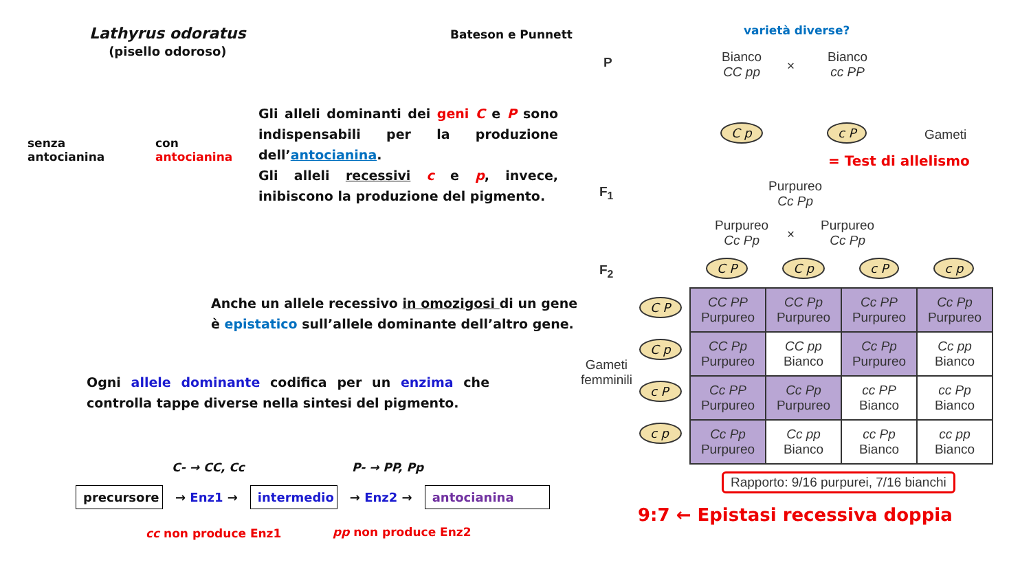Lathyrus odoratus
(pisello odoroso)
Bateson e Punnett
senza
antocianina
con
antocianina
Gli alleli dominanti dei geni C e P sono indispensabili per la produzione dell’antocianina.
Gli alleli recessivi c e p, invece, inibiscono la produzione del pigmento.
Anche un allele recessivo in omozigosi di un gene
è epistatico sull’allele dominante dell’altro gene.
Ogni allele dominante codifica per un enzima che controlla tappe diverse nella sintesi del pigmento.
C- → CC, Cc P- → PP, Pp
precursore → Enz1 → intermedio → Enz2 → antocianina
cc non produce Enz1 pp non produce Enz2
varietà diverse?
P
Bianco
CC pp
×
Bianco
cc PP
C p c P Gameti
= Test di allelismo
F<sub>1</sub>
Purpureo
Cc Pp
Purpureo
Cc Pp
×
Purpureo
Cc Pp
F<sub>2</sub> C P C p c P c p
Gameti
femminili
C P
C p
c P
c p
| CC PP Purpureo | CC Pp Purpureo | Cc PP Purpureo | Cc Pp Purpureo |
| CC Pp Purpureo | CC pp Bianco | Cc Pp Purpureo | Cc pp Bianco |
| Cc PP Purpureo | Cc Pp Purpureo | cc PP Bianco | cc Pp Bianco |
| Cc Pp Purpureo | Cc pp Bianco | cc Pp Bianco | cc pp Bianco |
Rapporto: 9/16 purpurei, 7/16 bianchi
9:7 ← Epistasi recessiva doppia